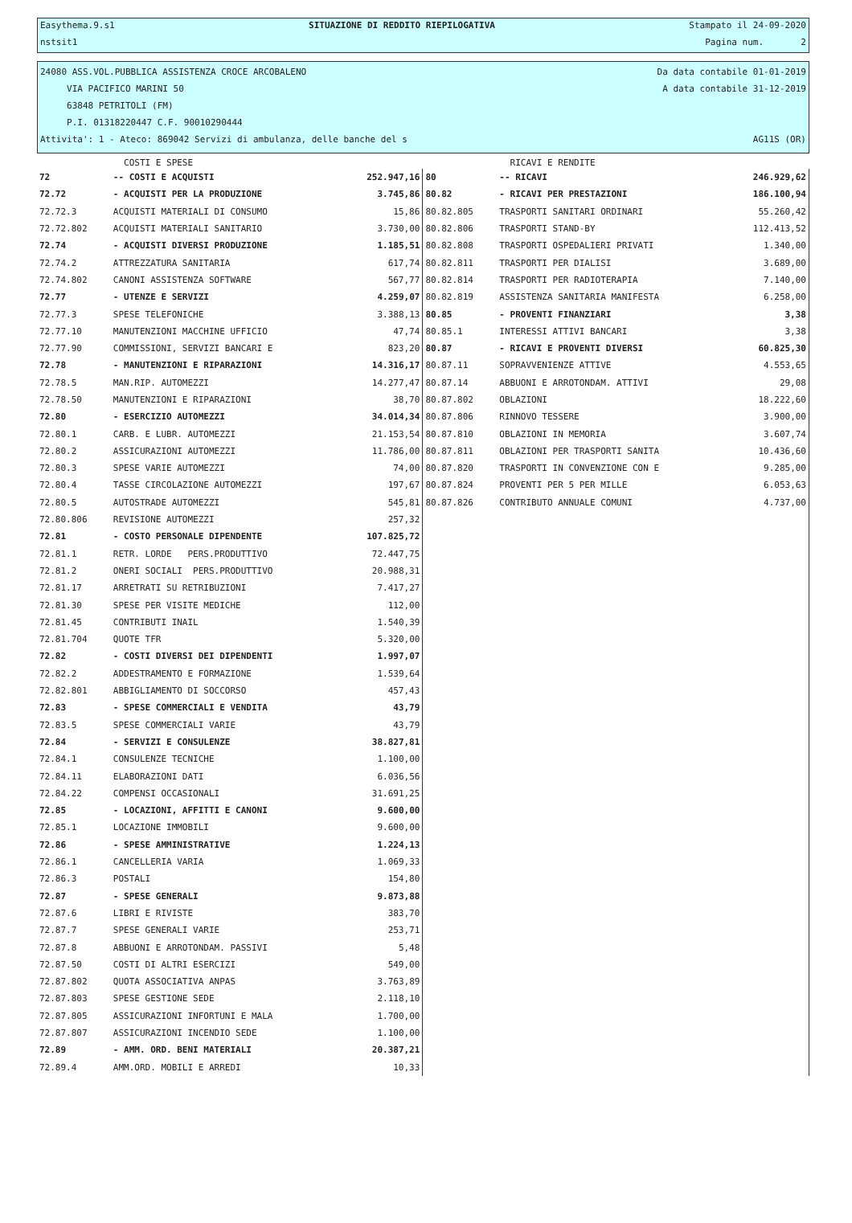Easythema.9.s1 SITUAZIONE DI REDDITO RIEPILOGATIVA Stampato il 24-09-2020
nstsit1 Pagina num. 2
24080 ASS.VOL.PUBBLICA ASSISTENZA CROCE ARCOBALENO Da data contabile 01-01-2019
VIA PACIFICO MARINI 50 A data contabile 31-12-2019
63848 PETRITOLI (FM)
P.I. 01318220447 C.F. 90010290444
Attivita': 1 - Ateco: 869042 Servizi di ambulanza, delle banche del s AG11S (OR)
| | COSTI E SPESE | | | RICAVI E RENDITE | |
| --- | --- | --- | --- | --- | --- |
| 72 | -- COSTI E ACQUISTI | 252.947,16 | 80 | -- RICAVI | 246.929,62 |
| 72.72 | - ACQUISTI PER LA PRODUZIONE | 3.745,86 | 80.82 | - RICAVI PER PRESTAZIONI | 186.100,94 |
| 72.72.3 | ACQUISTI MATERIALI DI CONSUMO | 15,86 | 80.82.805 | TRASPORTI SANITARI ORDINARI | 55.260,42 |
| 72.72.802 | ACQUISTI MATERIALI SANITARIO | 3.730,00 | 80.82.806 | TRASPORTI STAND-BY | 112.413,52 |
| 72.74 | - ACQUISTI DIVERSI PRODUZIONE | 1.185,51 | 80.82.808 | TRASPORTI OSPEDALIERI PRIVATI | 1.340,00 |
| 72.74.2 | ATTREZZATURA SANITARIA | 617,74 | 80.82.811 | TRASPORTI PER DIALISI | 3.689,00 |
| 72.74.802 | CANONI ASSISTENZA SOFTWARE | 567,77 | 80.82.814 | TRASPORTI PER RADIOTERAPIA | 7.140,00 |
| 72.77 | - UTENZE E SERVIZI | 4.259,07 | 80.82.819 | ASSISTENZA SANITARIA MANIFESTA | 6.258,00 |
| 72.77.3 | SPESE TELEFONICHE | 3.388,13 | 80.85 | - PROVENTI FINANZIARI | 3,38 |
| 72.77.10 | MANUTENZIONI MACCHINE UFFICIO | 47,74 | 80.85.1 | INTERESSI ATTIVI BANCARI | 3,38 |
| 72.77.90 | COMMISSIONI, SERVIZI BANCARI E | 823,20 | 80.87 | - RICAVI E PROVENTI DIVERSI | 60.825,30 |
| 72.78 | - MANUTENZIONI E RIPARAZIONI | 14.316,17 | 80.87.11 | SOPRAVVENIENZE ATTIVE | 4.553,65 |
| 72.78.5 | MAN.RIP. AUTOMEZZI | 14.277,47 | 80.87.14 | ABBUONI E ARROTONDAM. ATTIVI | 29,08 |
| 72.78.50 | MANUTENZIONI E RIPARAZIONI | 38,70 | 80.87.802 | OBLAZIONI | 18.222,60 |
| 72.80 | - ESERCIZIO AUTOMEZZI | 34.014,34 | 80.87.806 | RINNOVO TESSERE | 3.900,00 |
| 72.80.1 | CARB. E LUBR. AUTOMEZZI | 21.153,54 | 80.87.810 | OBLAZIONI IN MEMORIA | 3.607,74 |
| 72.80.2 | ASSICURAZIONI AUTOMEZZI | 11.786,00 | 80.87.811 | OBLAZIONI PER TRASPORTI SANITA | 10.436,60 |
| 72.80.3 | SPESE VARIE AUTOMEZZI | 74,00 | 80.87.820 | TRASPORTI IN CONVENZIONE CON E | 9.285,00 |
| 72.80.4 | TASSE CIRCOLAZIONE AUTOMEZZI | 197,67 | 80.87.824 | PROVENTI PER 5 PER MILLE | 6.053,63 |
| 72.80.5 | AUTOSTRADE AUTOMEZZI | 545,81 | 80.87.826 | CONTRIBUTO ANNUALE COMUNI | 4.737,00 |
| 72.80.806 | REVISIONE AUTOMEZZI | 257,32 | | | |
| 72.81 | - COSTO PERSONALE DIPENDENTE | 107.825,72 | | | |
| 72.81.1 | RETR. LORDE PERS.PRODUTTIVO | 72.447,75 | | | |
| 72.81.2 | ONERI SOCIALI PERS.PRODUTTIVO | 20.988,31 | | | |
| 72.81.17 | ARRETRATI SU RETRIBUZIONI | 7.417,27 | | | |
| 72.81.30 | SPESE PER VISITE MEDICHE | 112,00 | | | |
| 72.81.45 | CONTRIBUTI INAIL | 1.540,39 | | | |
| 72.81.704 | QUOTE TFR | 5.320,00 | | | |
| 72.82 | - COSTI DIVERSI DEI DIPENDENTI | 1.997,07 | | | |
| 72.82.2 | ADDESTRAMENTO E FORMAZIONE | 1.539,64 | | | |
| 72.82.801 | ABBIGLIAMENTO DI SOCCORSO | 457,43 | | | |
| 72.83 | - SPESE COMMERCIALI E VENDITA | 43,79 | | | |
| 72.83.5 | SPESE COMMERCIALI VARIE | 43,79 | | | |
| 72.84 | - SERVIZI E CONSULENZE | 38.827,81 | | | |
| 72.84.1 | CONSULENZE TECNICHE | 1.100,00 | | | |
| 72.84.11 | ELABORAZIONI DATI | 6.036,56 | | | |
| 72.84.22 | COMPENSI OCCASIONALI | 31.691,25 | | | |
| 72.85 | - LOCAZIONI, AFFITTI E CANONI | 9.600,00 | | | |
| 72.85.1 | LOCAZIONE IMMOBILI | 9.600,00 | | | |
| 72.86 | - SPESE AMMINISTRATIVE | 1.224,13 | | | |
| 72.86.1 | CANCELLERIA VARIA | 1.069,33 | | | |
| 72.86.3 | POSTALI | 154,80 | | | |
| 72.87 | - SPESE GENERALI | 9.873,88 | | | |
| 72.87.6 | LIBRI E RIVISTE | 383,70 | | | |
| 72.87.7 | SPESE GENERALI VARIE | 253,71 | | | |
| 72.87.8 | ABBUONI E ARROTONDAM. PASSIVI | 5,48 | | | |
| 72.87.50 | COSTI DI ALTRI ESERCIZI | 549,00 | | | |
| 72.87.802 | QUOTA ASSOCIATIVA ANPAS | 3.763,89 | | | |
| 72.87.803 | SPESE GESTIONE SEDE | 2.118,10 | | | |
| 72.87.805 | ASSICURAZIONI INFORTUNI E MALA | 1.700,00 | | | |
| 72.87.807 | ASSICURAZIONI INCENDIO SEDE | 1.100,00 | | | |
| 72.89 | - AMM. ORD. BENI MATERIALI | 20.387,21 | | | |
| 72.89.4 | AMM.ORD. MOBILI E ARREDI | 10,33 | | | |